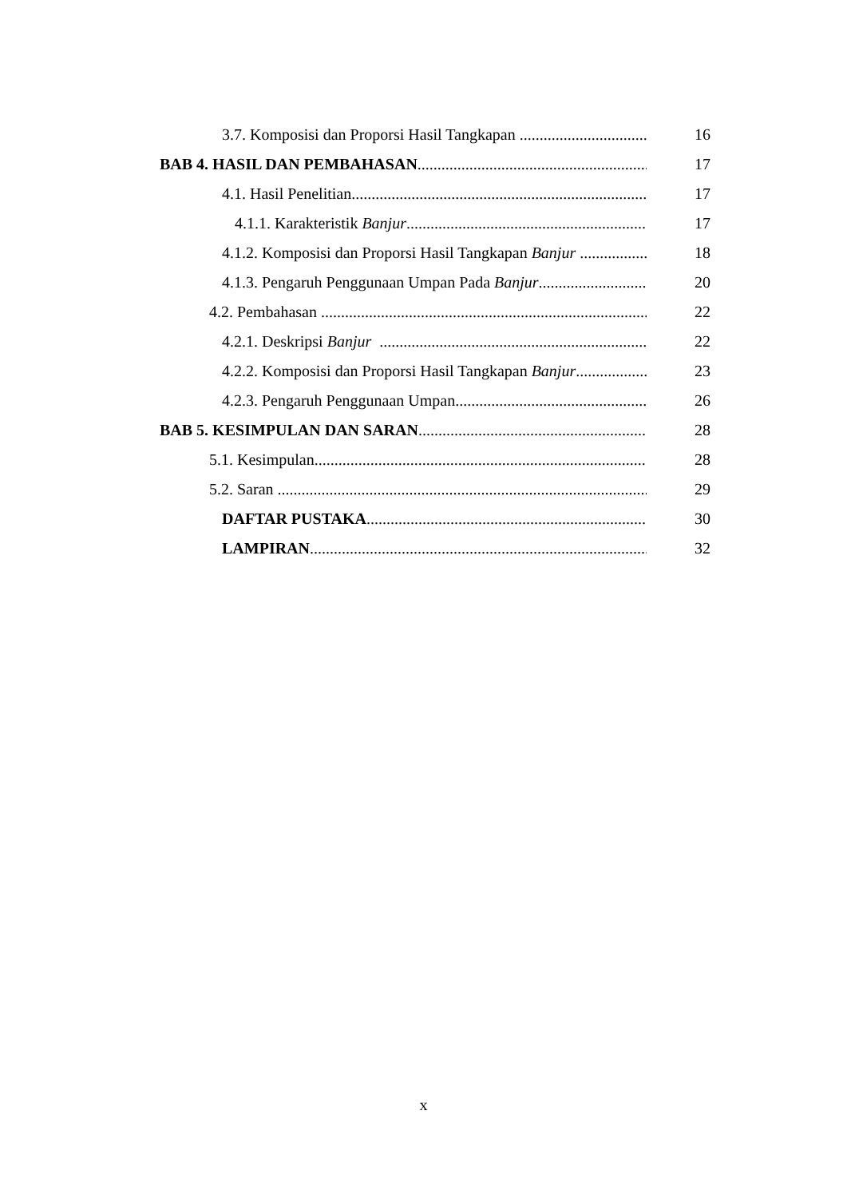3.7. Komposisi dan Proporsi Hasil Tangkapan 16
BAB 4. HASIL DAN PEMBAHASAN 17
4.1. Hasil Penelitian 17
4.1.1. Karakteristik Banjur 17
4.1.2. Komposisi dan Proporsi Hasil Tangkapan Banjur 18
4.1.3. Pengaruh Penggunaan Umpan Pada Banjur 20
4.2. Pembahasan 22
4.2.1. Deskripsi Banjur 22
4.2.2. Komposisi dan Proporsi Hasil Tangkapan Banjur 23
4.2.3. Pengaruh Penggunaan Umpan 26
BAB 5. KESIMPULAN DAN SARAN 28
5.1. Kesimpulan 28
5.2. Saran 29
DAFTAR PUSTAKA 30
LAMPIRAN 32
x